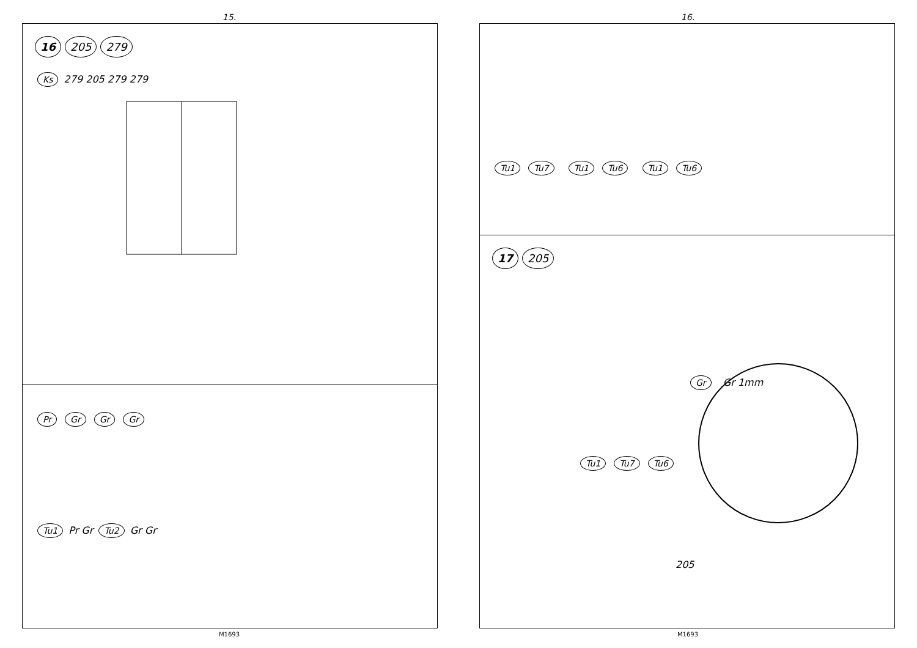15.
16 205 279
Ks 279 205 279 279
Pr Gr Gr Gr
Tu1 Pr Gr Tu2 Gr Gr
M1693
16.
Tu1 Tu7 Tu1 Tu6 Tu1 Tu6
17 205
Gr Gr 1mm
Tu1 Tu7 Tu6
205
M1693